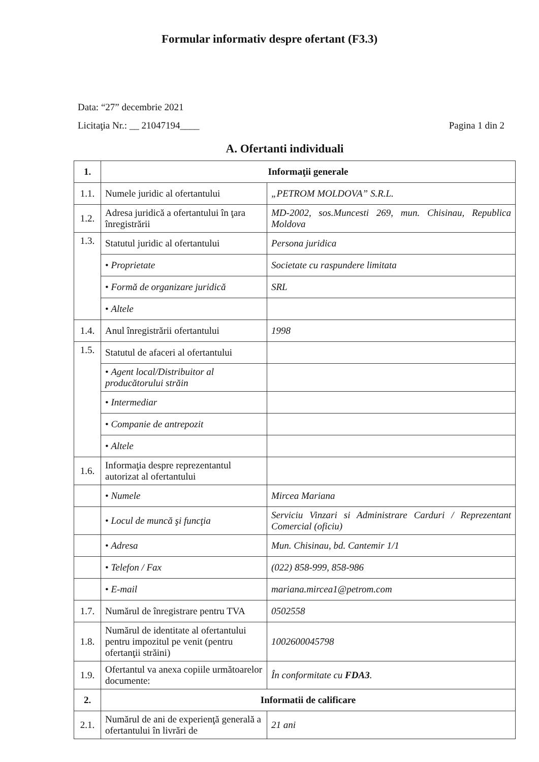Formular informativ despre ofertant (F3.3)
Data: “27” decembrie 2021
Licitaţia Nr.: __ 21047194____ Pagina 1 din 2
A. Ofertanti individuali
| 1. | Informaţii generale | |
| 1.1. | Numele juridic al ofertantului | „PETROM MOLDOVA” S.R.L. |
| 1.2. | Adresa juridică a ofertantului în ţara înregistrării | MD-2002, sos.Muncesti 269, mun. Chisinau, Republica Moldova |
| 1.3. | Statutul juridic al ofertantului | Persona juridica |
| | • Proprietate | Societate cu raspundere limitata |
| | • Formă de organizare juridică | SRL |
| | • Altele | |
| 1.4. | Anul înregistrării ofertantului | 1998 |
| 1.5. | Statutul de afaceri al ofertantului | |
| | • Agent local/Distribuitor al producătorului străin | |
| | • Intermediar | |
| | • Companie de antrepozit | |
| | • Altele | |
| 1.6. | Informaţia despre reprezentantul autorizat al ofertantului | |
| | • Numele | Mircea Mariana |
| | • Locul de muncă şi funcţia | Serviciu Vinzari si Administrare Carduri / Reprezentant Comercial (oficiu) |
| | • Adresa | Mun. Chisinau, bd. Cantemir 1/1 |
| | • Telefon / Fax | (022) 858-999, 858-986 |
| | • E-mail | mariana.mircea1@petrom.com |
| 1.7. | Numărul de înregistrare pentru TVA | 0502558 |
| 1.8. | Numărul de identitate al ofertantului pentru impozitul pe venit (pentru ofertanţii străini) | 1002600045798 |
| 1.9. | Ofertantul va anexa copiile următoarelor documente: | În conformitate cu FDA3 . |
| 2. | Informatii de calificare | |
| 2.1. | Numărul de ani de experienţă generală a ofertantului în livrări de | 21 ani |